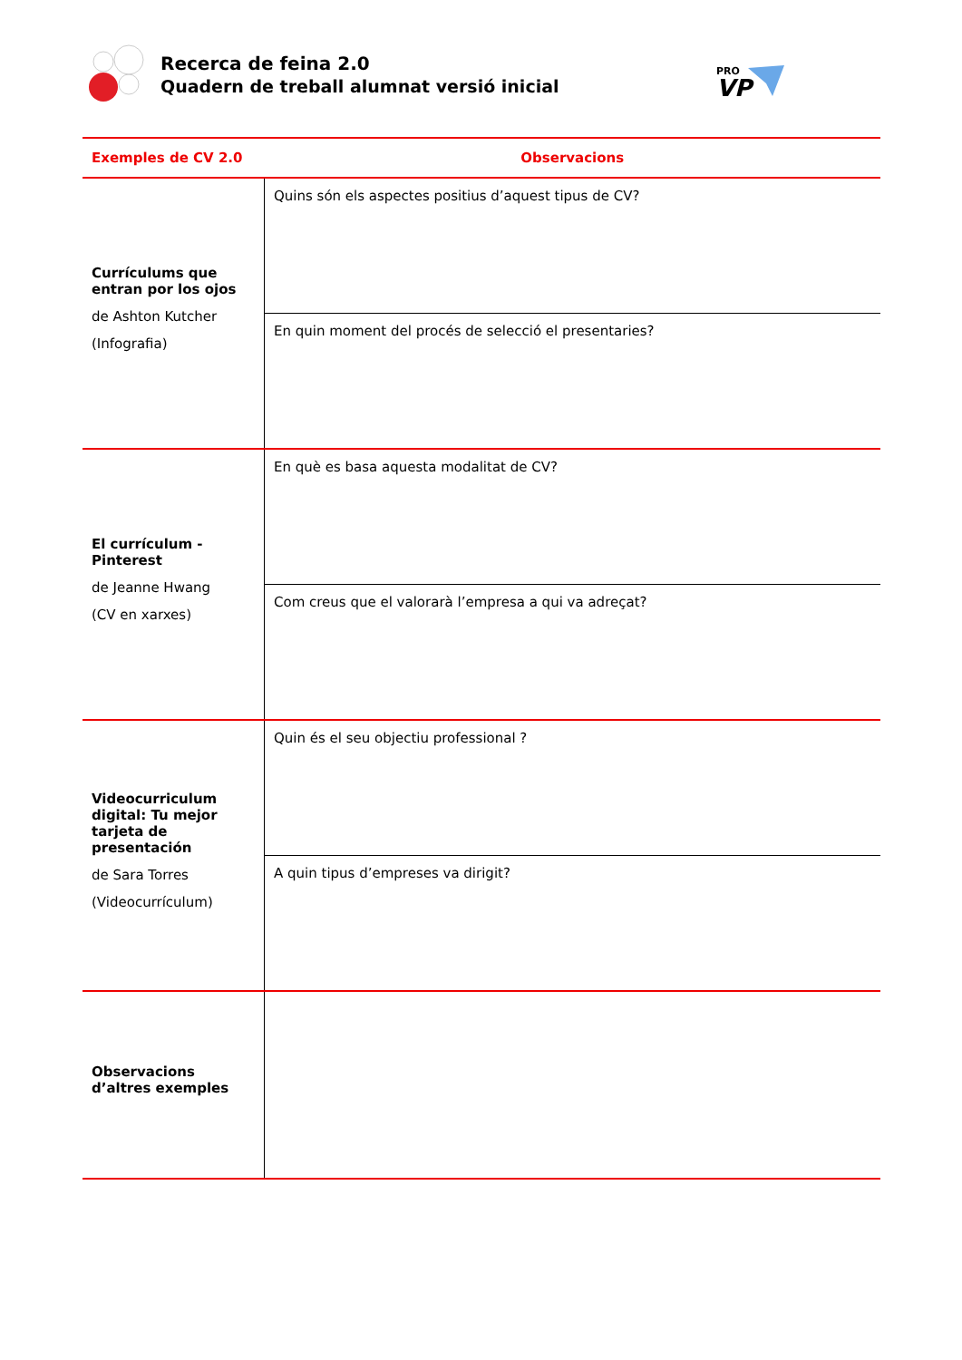Recerca de feina 2.0
Quadern de treball alumnat versió inicial
PRO
VP
| Exemples de CV 2.0 | Observacions |
| --- | --- |
| Currículums que entran por los ojos de Ashton Kutcher (Infografia) | Quins són els aspectes positius d’aquest tipus de CV? |
| | En quin moment del procés de selecció el presentaries? |
| El currículum - Pinterest de Jeanne Hwang (CV en xarxes) | En què es basa aquesta modalitat de CV? |
| | Com creus que el valorarà l’empresa a qui va adreçat? |
| Videocurriculum digital: Tu mejor tarjeta de presentación de Sara Torres (Videocurrículum) | Quin és el seu objectiu professional ? |
| | A quin tipus d’empreses va dirigit? |
| Observacions d’altres exemples | |